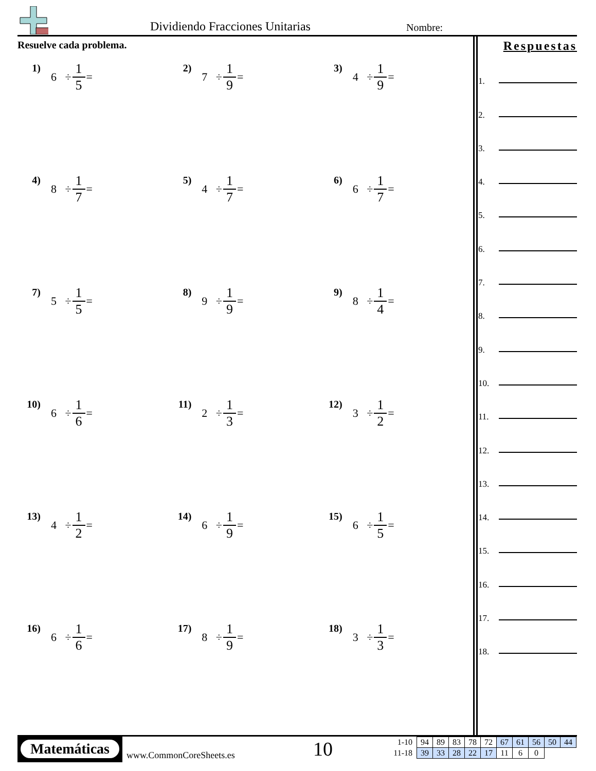Dividiendo Fracciones Unitarias
Nombre:
Resuelve cada problema.
1)
6 ÷ 1 5 =
2)
7 ÷ 1 9 =
3)
4 ÷ 1 9 =
4)
8 ÷ 1 7 =
5)
4 ÷ 1 7 =
6)
6 ÷ 1 7 =
7)
5 ÷ 1 5 =
8)
9 ÷ 1 9 =
9)
8 ÷ 1 4 =
10)
6 ÷ 1 6 =
11)
2 ÷ 1 3 =
12)
3 ÷ 1 2 =
13)
4 ÷ 1 2 =
14)
6 ÷ 1 9 =
15)
6 ÷ 1 5 =
16)
6 ÷ 1 6 =
17)
8 ÷ 1 9 =
18)
3 ÷ 1 3 =
Respuestas
1.
2.
3.
4.
5.
6.
7.
8.
9.
10.
11.
12.
13.
14.
15.
16.
17.
18.
Matemáticas
www.CommonCoreSheets.es 10
| 1-10 | 94 | 89 | 83 | 78 | 72 | 67 | 61 | 56 | 50 | 44 |
| 11-18 | 39 | 33 | 28 | 22 | 17 | 11 | 6 | 0 | | |